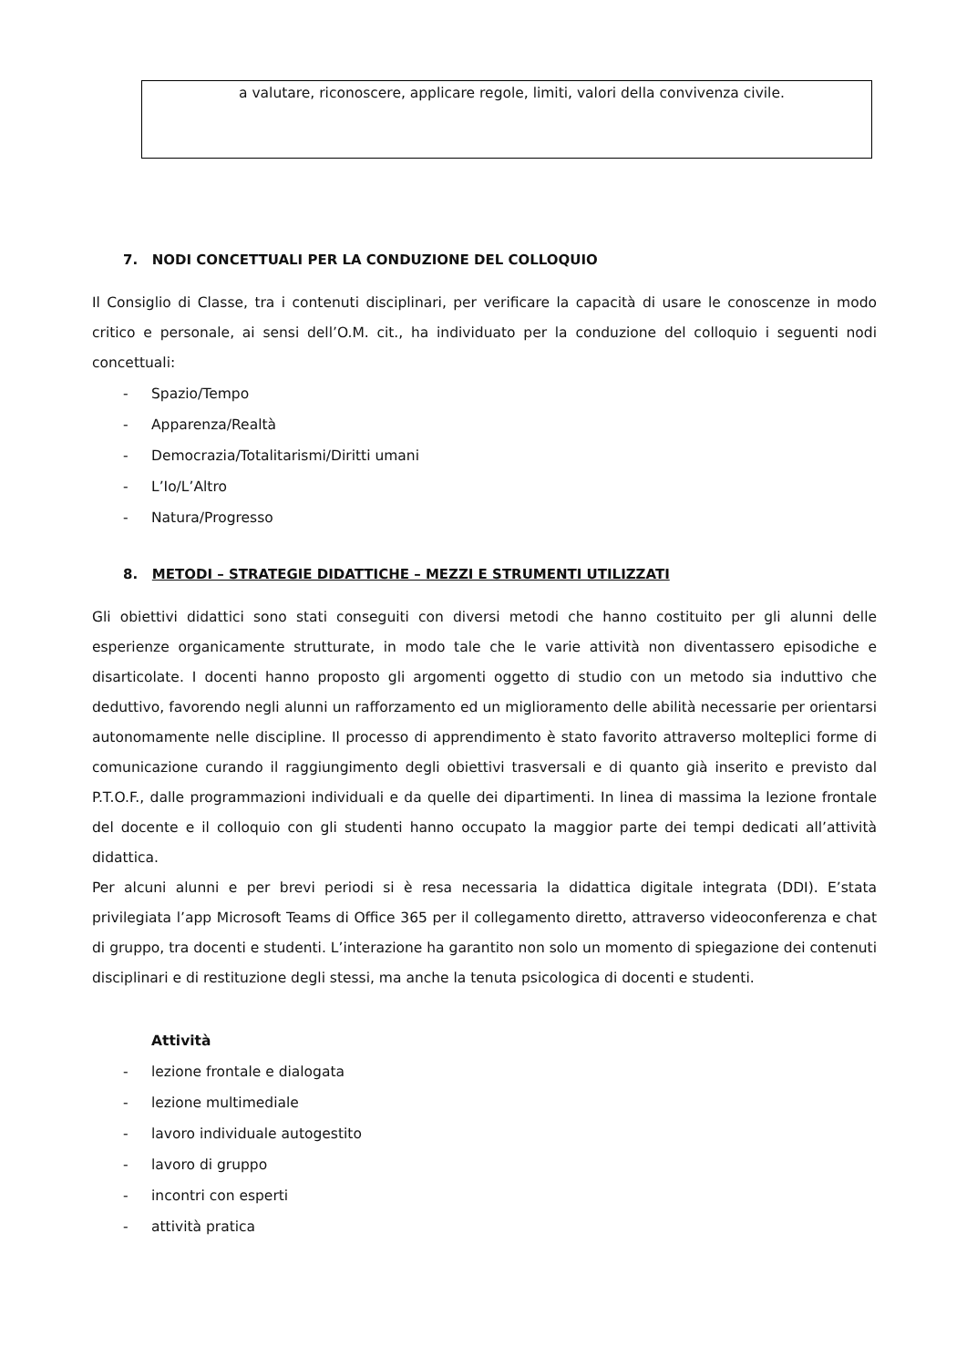a valutare, riconoscere, applicare regole, limiti, valori della convivenza civile.
7. NODI CONCETTUALI PER LA CONDUZIONE DEL COLLOQUIO
Il Consiglio di Classe, tra i contenuti disciplinari, per verificare la capacità di usare le conoscenze in modo critico e personale, ai sensi dell’O.M. cit., ha individuato per la conduzione del colloquio i seguenti nodi concettuali:
- Spazio/Tempo
- Apparenza/Realtà
- Democrazia/Totalitarismi/Diritti umani
- L’Io/L’Altro
- Natura/Progresso
8. METODI – STRATEGIE DIDATTICHE – MEZZI E STRUMENTI UTILIZZATI
Gli obiettivi didattici sono stati conseguiti con diversi metodi che hanno costituito per gli alunni delle esperienze organicamente strutturate, in modo tale che le varie attività non diventassero episodiche e disarticolate. I docenti hanno proposto gli argomenti oggetto di studio con un metodo sia induttivo che deduttivo, favorendo negli alunni un rafforzamento ed un miglioramento delle abilità necessarie per orientarsi autonomamente nelle discipline. Il processo di apprendimento è stato favorito attraverso molteplici forme di comunicazione curando il raggiungimento degli obiettivi trasversali e di quanto già inserito e previsto dal P.T.O.F., dalle programmazioni individuali e da quelle dei dipartimenti. In linea di massima la lezione frontale del docente e il colloquio con gli studenti hanno occupato la maggior parte dei tempi dedicati all’attività didattica.
Per alcuni alunni e per brevi periodi si è resa necessaria la didattica digitale integrata (DDI). E’stata privilegiata l’app Microsoft Teams di Office 365 per il collegamento diretto, attraverso videoconferenza e chat di gruppo, tra docenti e studenti. L’interazione ha garantito non solo un momento di spiegazione dei contenuti disciplinari e di restituzione degli stessi, ma anche la tenuta psicologica di docenti e studenti.
Attività
- lezione frontale e dialogata
- lezione multimediale
- lavoro individuale autogestito
- lavoro di gruppo
- incontri con esperti
- attività pratica